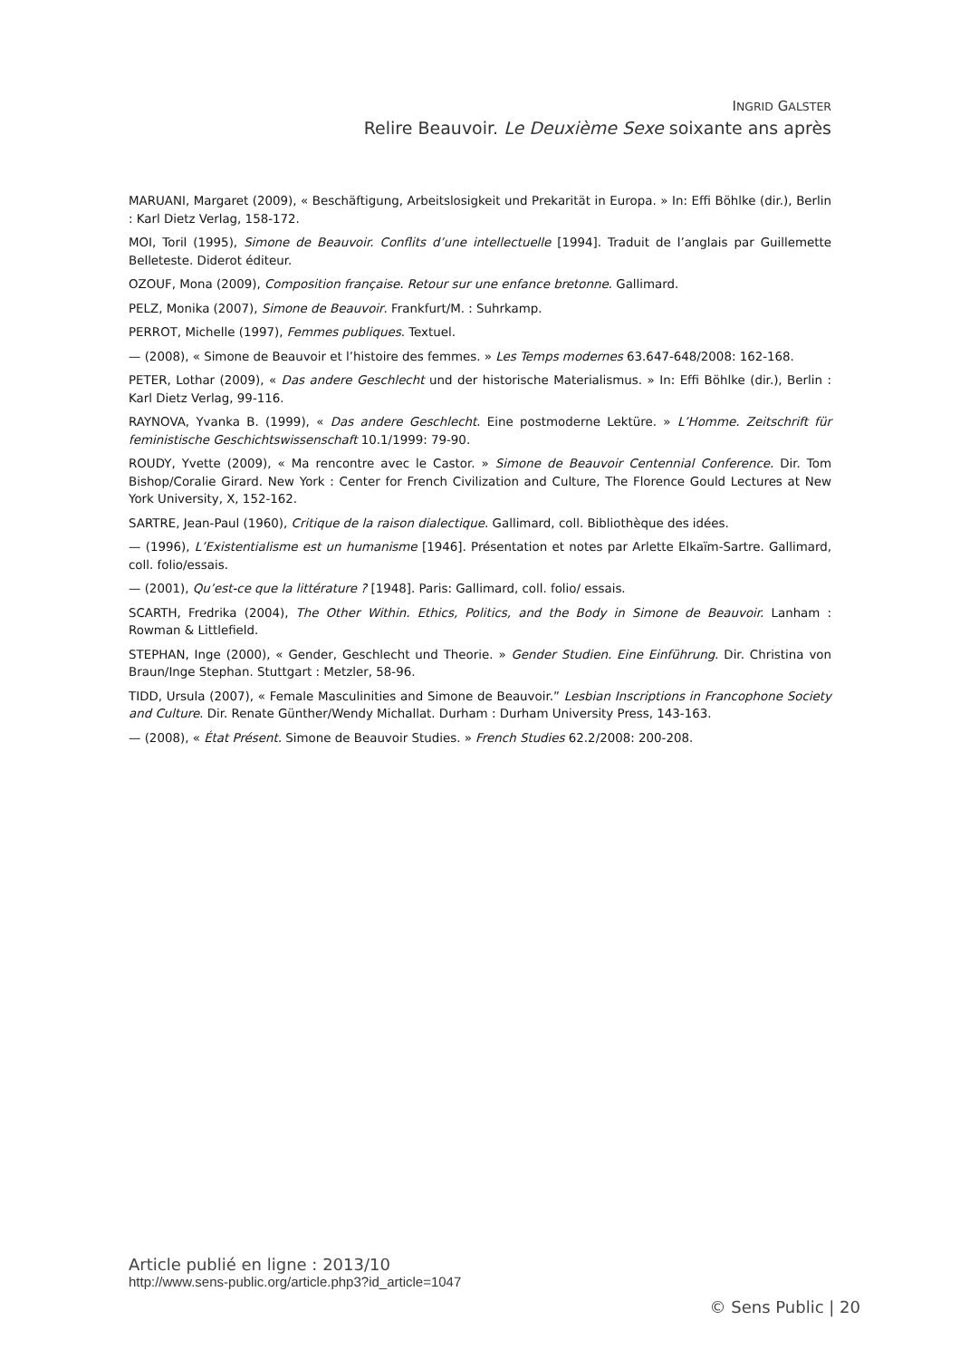INGRID GALSTER
Relire Beauvoir. Le Deuxième Sexe soixante ans après
MARUANI, Margaret (2009), « Beschäftigung, Arbeitslosigkeit und Prekarität in Europa. » In: Effi Böhlke (dir.), Berlin : Karl Dietz Verlag, 158-172.
MOI, Toril (1995), Simone de Beauvoir. Conflits d’une intellectuelle [1994]. Traduit de l’anglais par Guillemette Belleteste. Diderot éditeur.
OZOUF, Mona (2009), Composition française. Retour sur une enfance bretonne. Gallimard.
PELZ, Monika (2007), Simone de Beauvoir. Frankfurt/M. : Suhrkamp.
PERROT, Michelle (1997), Femmes publiques. Textuel.
— (2008), « Simone de Beauvoir et l’histoire des femmes. » Les Temps modernes 63.647-648/2008: 162-168.
PETER, Lothar (2009), « Das andere Geschlecht und der historische Materialismus. » In: Effi Böhlke (dir.), Berlin : Karl Dietz Verlag, 99-116.
RAYNOVA, Yvanka B. (1999), « Das andere Geschlecht. Eine postmoderne Lektüre. » L’Homme. Zeitschrift für feministische Geschichtswissenschaft 10.1/1999: 79-90.
ROUDY, Yvette (2009), « Ma rencontre avec le Castor. » Simone de Beauvoir Centennial Conference. Dir. Tom Bishop/Coralie Girard. New York : Center for French Civilization and Culture, The Florence Gould Lectures at New York University, X, 152-162.
SARTRE, Jean-Paul (1960), Critique de la raison dialectique. Gallimard, coll. Bibliothèque des idées.
— (1996), L’Existentialisme est un humanisme [1946]. Présentation et notes par Arlette Elkaïm-Sartre. Gallimard, coll. folio/essais.
— (2001), Qu’est-ce que la littérature ? [1948]. Paris: Gallimard, coll. folio/ essais.
SCARTH, Fredrika (2004), The Other Within. Ethics, Politics, and the Body in Simone de Beauvoir. Lanham : Rowman & Littlefield.
STEPHAN, Inge (2000), « Gender, Geschlecht und Theorie. » Gender Studien. Eine Einführung. Dir. Christina von Braun/Inge Stephan. Stuttgart : Metzler, 58-96.
TIDD, Ursula (2007), « Female Masculinities and Simone de Beauvoir.” Lesbian Inscriptions in Francophone Society and Culture. Dir. Renate Günther/Wendy Michallat. Durham : Durham University Press, 143-163.
— (2008), « État Présent. Simone de Beauvoir Studies. » French Studies 62.2/2008: 200-208.
Article publié en ligne : 2013/10
http://www.sens-public.org/article.php3?id_article=1047
© Sens Public | 20